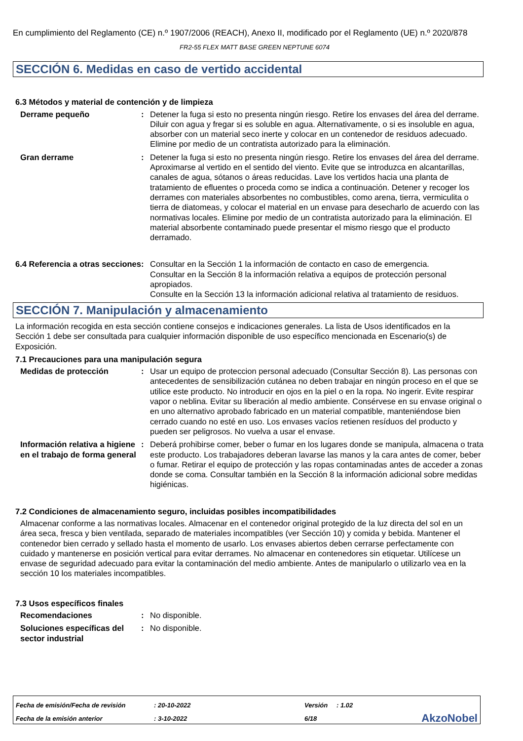En cumplimiento del Reglamento (CE) n.º 1907/2006 (REACH), Anexo II, modificado por el Reglamento (UE) n.º 2020/878
FR2-55 FLEX MATT BASE GREEN NEPTUNE 6074
SECCIÓN 6. Medidas en caso de vertido accidental
6.3 Métodos y material de contención y de limpieza
Derrame pequeño : Detener la fuga si esto no presenta ningún riesgo. Retire los envases del área del derrame. Diluir con agua y fregar si es soluble en agua. Alternativamente, o si es insoluble en agua, absorber con un material seco inerte y colocar en un contenedor de residuos adecuado. Elimine por medio de un contratista autorizado para la eliminación.
Gran derrame : Detener la fuga si esto no presenta ningún riesgo. Retire los envases del área del derrame. Aproximarse al vertido en el sentido del viento. Evite que se introduzca en alcantarillas, canales de agua, sótanos o áreas reducidas. Lave los vertidos hacia una planta de tratamiento de efluentes o proceda como se indica a continuación. Detener y recoger los derrames con materiales absorbentes no combustibles, como arena, tierra, vermiculita o tierra de diatomeas, y colocar el material en un envase para desecharlo de acuerdo con las normativas locales. Elimine por medio de un contratista autorizado para la eliminación. El material absorbente contaminado puede presentar el mismo riesgo que el producto derramado.
6.4 Referencia a otras secciones
: Consultar en la Sección 1 la información de contacto en caso de emergencia.
Consultar en la Sección 8 la información relativa a equipos de protección personal apropiados.
Consulte en la Sección 13 la información adicional relativa al tratamiento de residuos.
SECCIÓN 7. Manipulación y almacenamiento
La información recogida en esta sección contiene consejos e indicaciones generales. La lista de Usos identificados en la Sección 1 debe ser consultada para cualquier información disponible de uso específico mencionada en Escenario(s) de Exposición.
7.1 Precauciones para una manipulación segura
Medidas de protección : Usar un equipo de proteccion personal adecuado (Consultar Sección 8). Las personas con antecedentes de sensibilización cutánea no deben trabajar en ningún proceso en el que se utilice este producto. No introducir en ojos en la piel o en la ropa. No ingerir. Evite respirar vapor o neblina. Evitar su liberación al medio ambiente. Consérvese en su envase original o en uno alternativo aprobado fabricado en un material compatible, manteniéndose bien cerrado cuando no esté en uso. Los envases vacíos retienen resíduos del producto y pueden ser peligrosos. No vuelva a usar el envase.
Información relativa a higiene en el trabajo de forma general
: Deberá prohibirse comer, beber o fumar en los lugares donde se manipula, almacena o trata este producto. Los trabajadores deberan lavarse las manos y la cara antes de comer, beber o fumar. Retirar el equipo de protección y las ropas contaminadas antes de acceder a zonas donde se coma. Consultar también en la Sección 8 la información adicional sobre medidas higiénicas.
7.2 Condiciones de almacenamiento seguro, incluidas posibles incompatibilidades
Almacenar conforme a las normativas locales. Almacenar en el contenedor original protegido de la luz directa del sol en un área seca, fresca y bien ventilada, separado de materiales incompatibles (ver Sección 10) y comida y bebida. Mantener el contenedor bien cerrado y sellado hasta el momento de usarlo. Los envases abiertos deben cerrarse perfectamente con cuidado y mantenerse en posición vertical para evitar derrames. No almacenar en contenedores sin etiquetar. Utilícese un envase de seguridad adecuado para evitar la contaminación del medio ambiente. Antes de manipularlo o utilizarlo vea en la sección 10 los materiales incompatibles.
7.3 Usos específicos finales
Recomendaciones : No disponible.
Soluciones específicas del sector industrial
: No disponible.
| Fecha de emisión/Fecha de revisión | : 20-10-2022 | Versión | : 1.02 | |
| Fecha de la emisión anterior | : 3-10-2022 | 6/18 | | AkzoNobel |